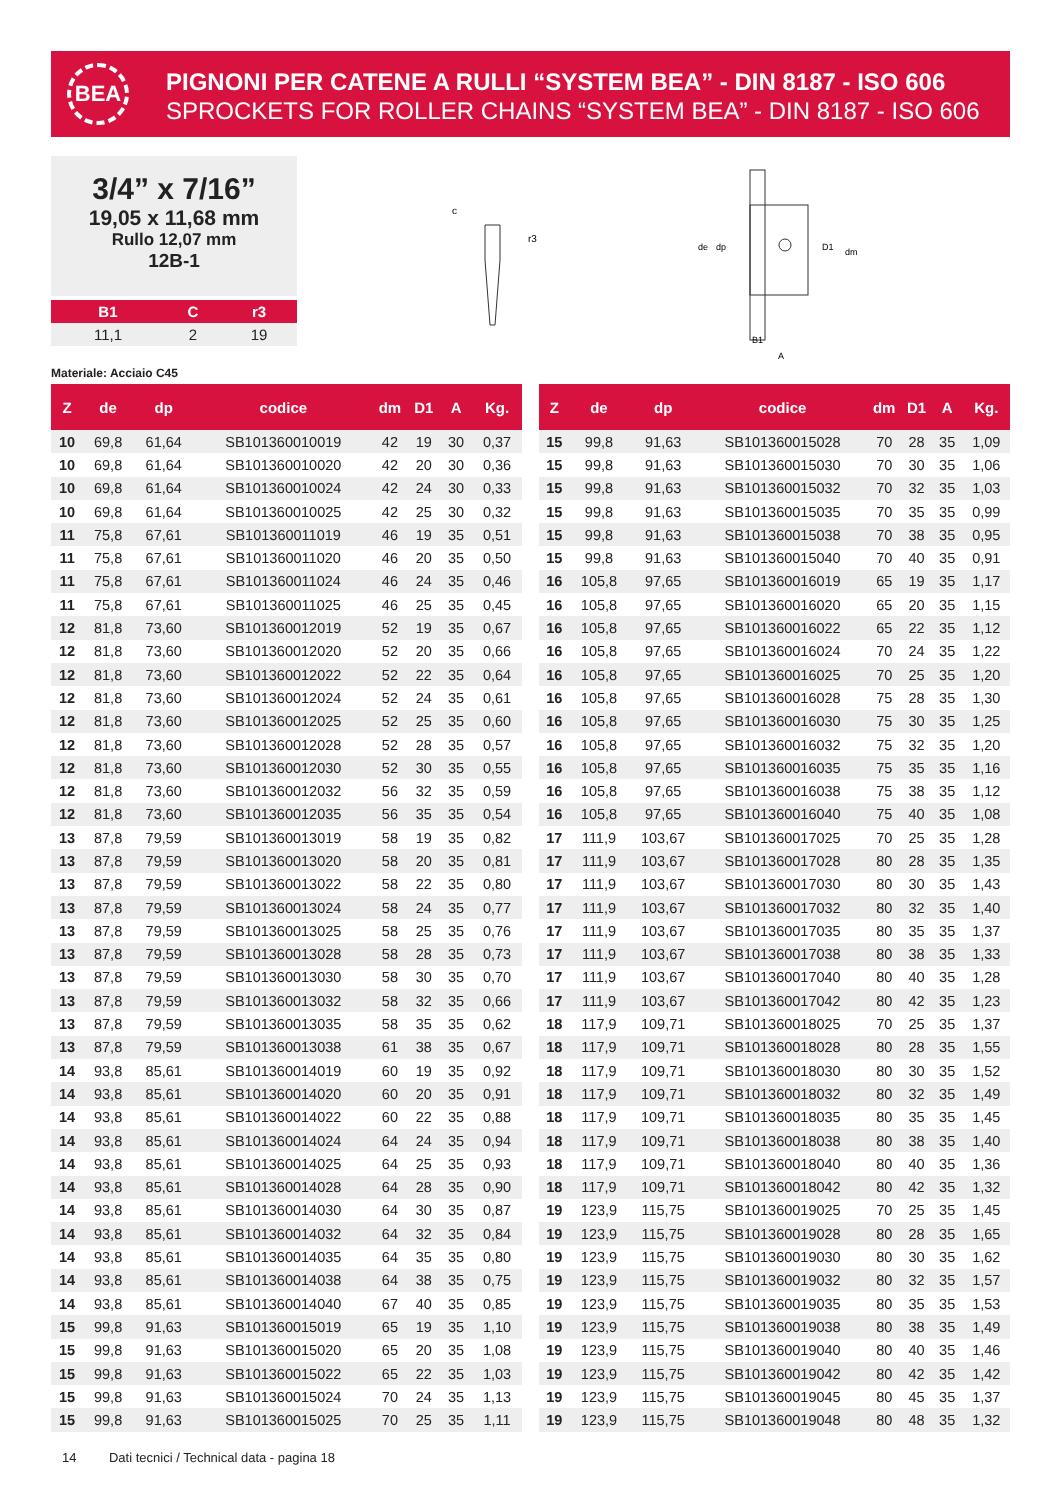BEA
PIGNONI PER CATENE A RULLI “SYSTEM BEA” - DIN 8187 - ISO 606
SPROCKETS FOR ROLLER CHAINS “SYSTEM BEA” - DIN 8187 - ISO 606
3/4” x 7/16”
19,05 x 11,68 mm
Rullo 12,07 mm
12B-1
| B1 | C | r3 |
| --- | --- | --- |
| 11,1 | 2 | 19 |
Materiale: Acciaio C45
c
r3
de
dp
D1
dm
B1
A
| Z | de | dp | codice | dm | D1 | A | Kg. |
| --- | --- | --- | --- | --- | --- | --- | --- |
| 10 | 69,8 | 61,64 | SB101360010019 | 42 | 19 | 30 | 0,37 |
| 10 | 69,8 | 61,64 | SB101360010020 | 42 | 20 | 30 | 0,36 |
| 10 | 69,8 | 61,64 | SB101360010024 | 42 | 24 | 30 | 0,33 |
| 10 | 69,8 | 61,64 | SB101360010025 | 42 | 25 | 30 | 0,32 |
| 11 | 75,8 | 67,61 | SB101360011019 | 46 | 19 | 35 | 0,51 |
| 11 | 75,8 | 67,61 | SB101360011020 | 46 | 20 | 35 | 0,50 |
| 11 | 75,8 | 67,61 | SB101360011024 | 46 | 24 | 35 | 0,46 |
| 11 | 75,8 | 67,61 | SB101360011025 | 46 | 25 | 35 | 0,45 |
| 12 | 81,8 | 73,60 | SB101360012019 | 52 | 19 | 35 | 0,67 |
| 12 | 81,8 | 73,60 | SB101360012020 | 52 | 20 | 35 | 0,66 |
| 12 | 81,8 | 73,60 | SB101360012022 | 52 | 22 | 35 | 0,64 |
| 12 | 81,8 | 73,60 | SB101360012024 | 52 | 24 | 35 | 0,61 |
| 12 | 81,8 | 73,60 | SB101360012025 | 52 | 25 | 35 | 0,60 |
| 12 | 81,8 | 73,60 | SB101360012028 | 52 | 28 | 35 | 0,57 |
| 12 | 81,8 | 73,60 | SB101360012030 | 52 | 30 | 35 | 0,55 |
| 12 | 81,8 | 73,60 | SB101360012032 | 56 | 32 | 35 | 0,59 |
| 12 | 81,8 | 73,60 | SB101360012035 | 56 | 35 | 35 | 0,54 |
| 13 | 87,8 | 79,59 | SB101360013019 | 58 | 19 | 35 | 0,82 |
| 13 | 87,8 | 79,59 | SB101360013020 | 58 | 20 | 35 | 0,81 |
| 13 | 87,8 | 79,59 | SB101360013022 | 58 | 22 | 35 | 0,80 |
| 13 | 87,8 | 79,59 | SB101360013024 | 58 | 24 | 35 | 0,77 |
| 13 | 87,8 | 79,59 | SB101360013025 | 58 | 25 | 35 | 0,76 |
| 13 | 87,8 | 79,59 | SB101360013028 | 58 | 28 | 35 | 0,73 |
| 13 | 87,8 | 79,59 | SB101360013030 | 58 | 30 | 35 | 0,70 |
| 13 | 87,8 | 79,59 | SB101360013032 | 58 | 32 | 35 | 0,66 |
| 13 | 87,8 | 79,59 | SB101360013035 | 58 | 35 | 35 | 0,62 |
| 13 | 87,8 | 79,59 | SB101360013038 | 61 | 38 | 35 | 0,67 |
| 14 | 93,8 | 85,61 | SB101360014019 | 60 | 19 | 35 | 0,92 |
| 14 | 93,8 | 85,61 | SB101360014020 | 60 | 20 | 35 | 0,91 |
| 14 | 93,8 | 85,61 | SB101360014022 | 60 | 22 | 35 | 0,88 |
| 14 | 93,8 | 85,61 | SB101360014024 | 64 | 24 | 35 | 0,94 |
| 14 | 93,8 | 85,61 | SB101360014025 | 64 | 25 | 35 | 0,93 |
| 14 | 93,8 | 85,61 | SB101360014028 | 64 | 28 | 35 | 0,90 |
| 14 | 93,8 | 85,61 | SB101360014030 | 64 | 30 | 35 | 0,87 |
| 14 | 93,8 | 85,61 | SB101360014032 | 64 | 32 | 35 | 0,84 |
| 14 | 93,8 | 85,61 | SB101360014035 | 64 | 35 | 35 | 0,80 |
| 14 | 93,8 | 85,61 | SB101360014038 | 64 | 38 | 35 | 0,75 |
| 14 | 93,8 | 85,61 | SB101360014040 | 67 | 40 | 35 | 0,85 |
| 15 | 99,8 | 91,63 | SB101360015019 | 65 | 19 | 35 | 1,10 |
| 15 | 99,8 | 91,63 | SB101360015020 | 65 | 20 | 35 | 1,08 |
| 15 | 99,8 | 91,63 | SB101360015022 | 65 | 22 | 35 | 1,03 |
| 15 | 99,8 | 91,63 | SB101360015024 | 70 | 24 | 35 | 1,13 |
| 15 | 99,8 | 91,63 | SB101360015025 | 70 | 25 | 35 | 1,11 |
| Z | de | dp | codice | dm | D1 | A | Kg. |
| --- | --- | --- | --- | --- | --- | --- | --- |
| 15 | 99,8 | 91,63 | SB101360015028 | 70 | 28 | 35 | 1,09 |
| 15 | 99,8 | 91,63 | SB101360015030 | 70 | 30 | 35 | 1,06 |
| 15 | 99,8 | 91,63 | SB101360015032 | 70 | 32 | 35 | 1,03 |
| 15 | 99,8 | 91,63 | SB101360015035 | 70 | 35 | 35 | 0,99 |
| 15 | 99,8 | 91,63 | SB101360015038 | 70 | 38 | 35 | 0,95 |
| 15 | 99,8 | 91,63 | SB101360015040 | 70 | 40 | 35 | 0,91 |
| 16 | 105,8 | 97,65 | SB101360016019 | 65 | 19 | 35 | 1,17 |
| 16 | 105,8 | 97,65 | SB101360016020 | 65 | 20 | 35 | 1,15 |
| 16 | 105,8 | 97,65 | SB101360016022 | 65 | 22 | 35 | 1,12 |
| 16 | 105,8 | 97,65 | SB101360016024 | 70 | 24 | 35 | 1,22 |
| 16 | 105,8 | 97,65 | SB101360016025 | 70 | 25 | 35 | 1,20 |
| 16 | 105,8 | 97,65 | SB101360016028 | 75 | 28 | 35 | 1,30 |
| 16 | 105,8 | 97,65 | SB101360016030 | 75 | 30 | 35 | 1,25 |
| 16 | 105,8 | 97,65 | SB101360016032 | 75 | 32 | 35 | 1,20 |
| 16 | 105,8 | 97,65 | SB101360016035 | 75 | 35 | 35 | 1,16 |
| 16 | 105,8 | 97,65 | SB101360016038 | 75 | 38 | 35 | 1,12 |
| 16 | 105,8 | 97,65 | SB101360016040 | 75 | 40 | 35 | 1,08 |
| 17 | 111,9 | 103,67 | SB101360017025 | 70 | 25 | 35 | 1,28 |
| 17 | 111,9 | 103,67 | SB101360017028 | 80 | 28 | 35 | 1,35 |
| 17 | 111,9 | 103,67 | SB101360017030 | 80 | 30 | 35 | 1,43 |
| 17 | 111,9 | 103,67 | SB101360017032 | 80 | 32 | 35 | 1,40 |
| 17 | 111,9 | 103,67 | SB101360017035 | 80 | 35 | 35 | 1,37 |
| 17 | 111,9 | 103,67 | SB101360017038 | 80 | 38 | 35 | 1,33 |
| 17 | 111,9 | 103,67 | SB101360017040 | 80 | 40 | 35 | 1,28 |
| 17 | 111,9 | 103,67 | SB101360017042 | 80 | 42 | 35 | 1,23 |
| 18 | 117,9 | 109,71 | SB101360018025 | 70 | 25 | 35 | 1,37 |
| 18 | 117,9 | 109,71 | SB101360018028 | 80 | 28 | 35 | 1,55 |
| 18 | 117,9 | 109,71 | SB101360018030 | 80 | 30 | 35 | 1,52 |
| 18 | 117,9 | 109,71 | SB101360018032 | 80 | 32 | 35 | 1,49 |
| 18 | 117,9 | 109,71 | SB101360018035 | 80 | 35 | 35 | 1,45 |
| 18 | 117,9 | 109,71 | SB101360018038 | 80 | 38 | 35 | 1,40 |
| 18 | 117,9 | 109,71 | SB101360018040 | 80 | 40 | 35 | 1,36 |
| 18 | 117,9 | 109,71 | SB101360018042 | 80 | 42 | 35 | 1,32 |
| 19 | 123,9 | 115,75 | SB101360019025 | 70 | 25 | 35 | 1,45 |
| 19 | 123,9 | 115,75 | SB101360019028 | 80 | 28 | 35 | 1,65 |
| 19 | 123,9 | 115,75 | SB101360019030 | 80 | 30 | 35 | 1,62 |
| 19 | 123,9 | 115,75 | SB101360019032 | 80 | 32 | 35 | 1,57 |
| 19 | 123,9 | 115,75 | SB101360019035 | 80 | 35 | 35 | 1,53 |
| 19 | 123,9 | 115,75 | SB101360019038 | 80 | 38 | 35 | 1,49 |
| 19 | 123,9 | 115,75 | SB101360019040 | 80 | 40 | 35 | 1,46 |
| 19 | 123,9 | 115,75 | SB101360019042 | 80 | 42 | 35 | 1,42 |
| 19 | 123,9 | 115,75 | SB101360019045 | 80 | 45 | 35 | 1,37 |
| 19 | 123,9 | 115,75 | SB101360019048 | 80 | 48 | 35 | 1,32 |
14 Dati tecnici / Technical data - pagina 18